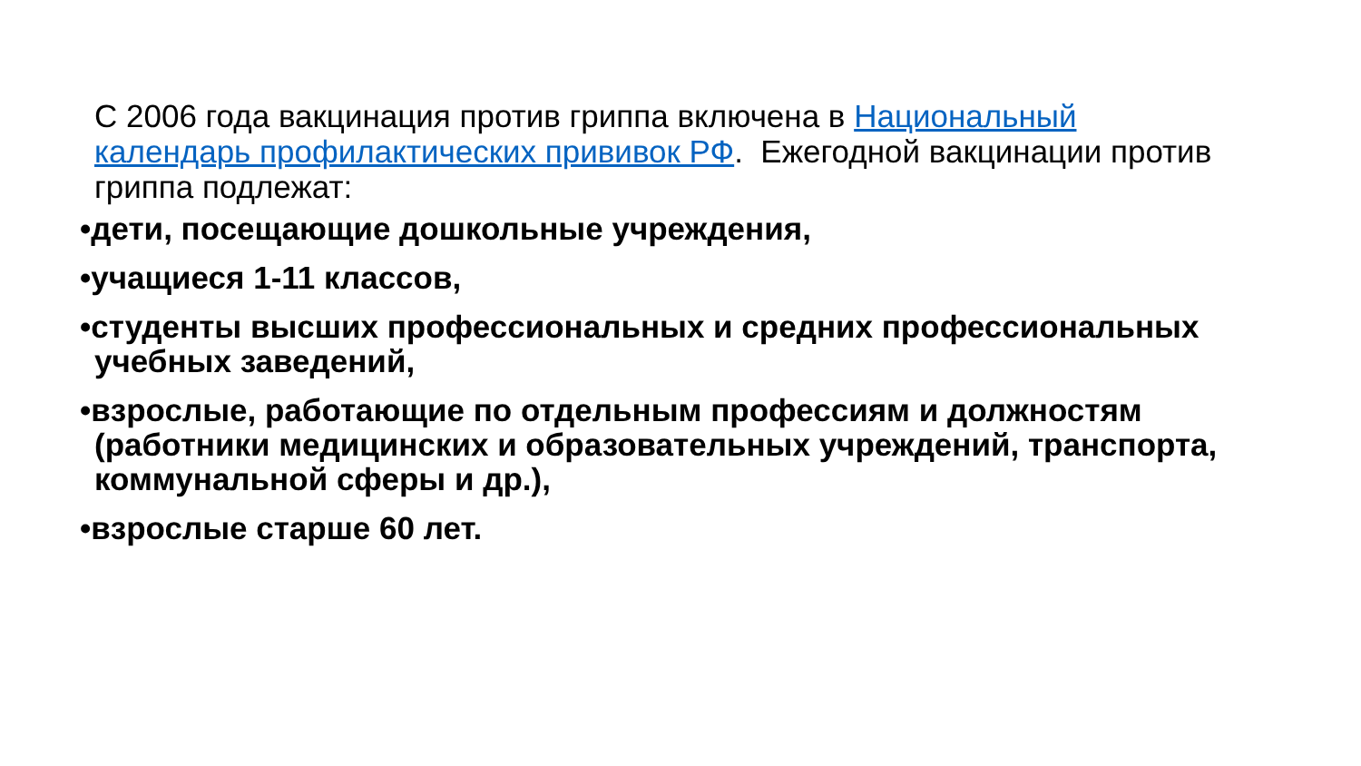С 2006 года вакцинация против гриппа включена в Национальный календарь профилактических прививок РФ. Ежегодной вакцинации против гриппа подлежат:
•дети, посещающие дошкольные учреждения,
•учащиеся 1-11 классов,
•студенты высших профессиональных и средних профессиональных учебных заведений,
•взрослые, работающие по отдельным профессиям и должностям (работники медицинских и образовательных учреждений, транспорта, коммунальной сферы и др.),
•взрослые старше 60 лет.